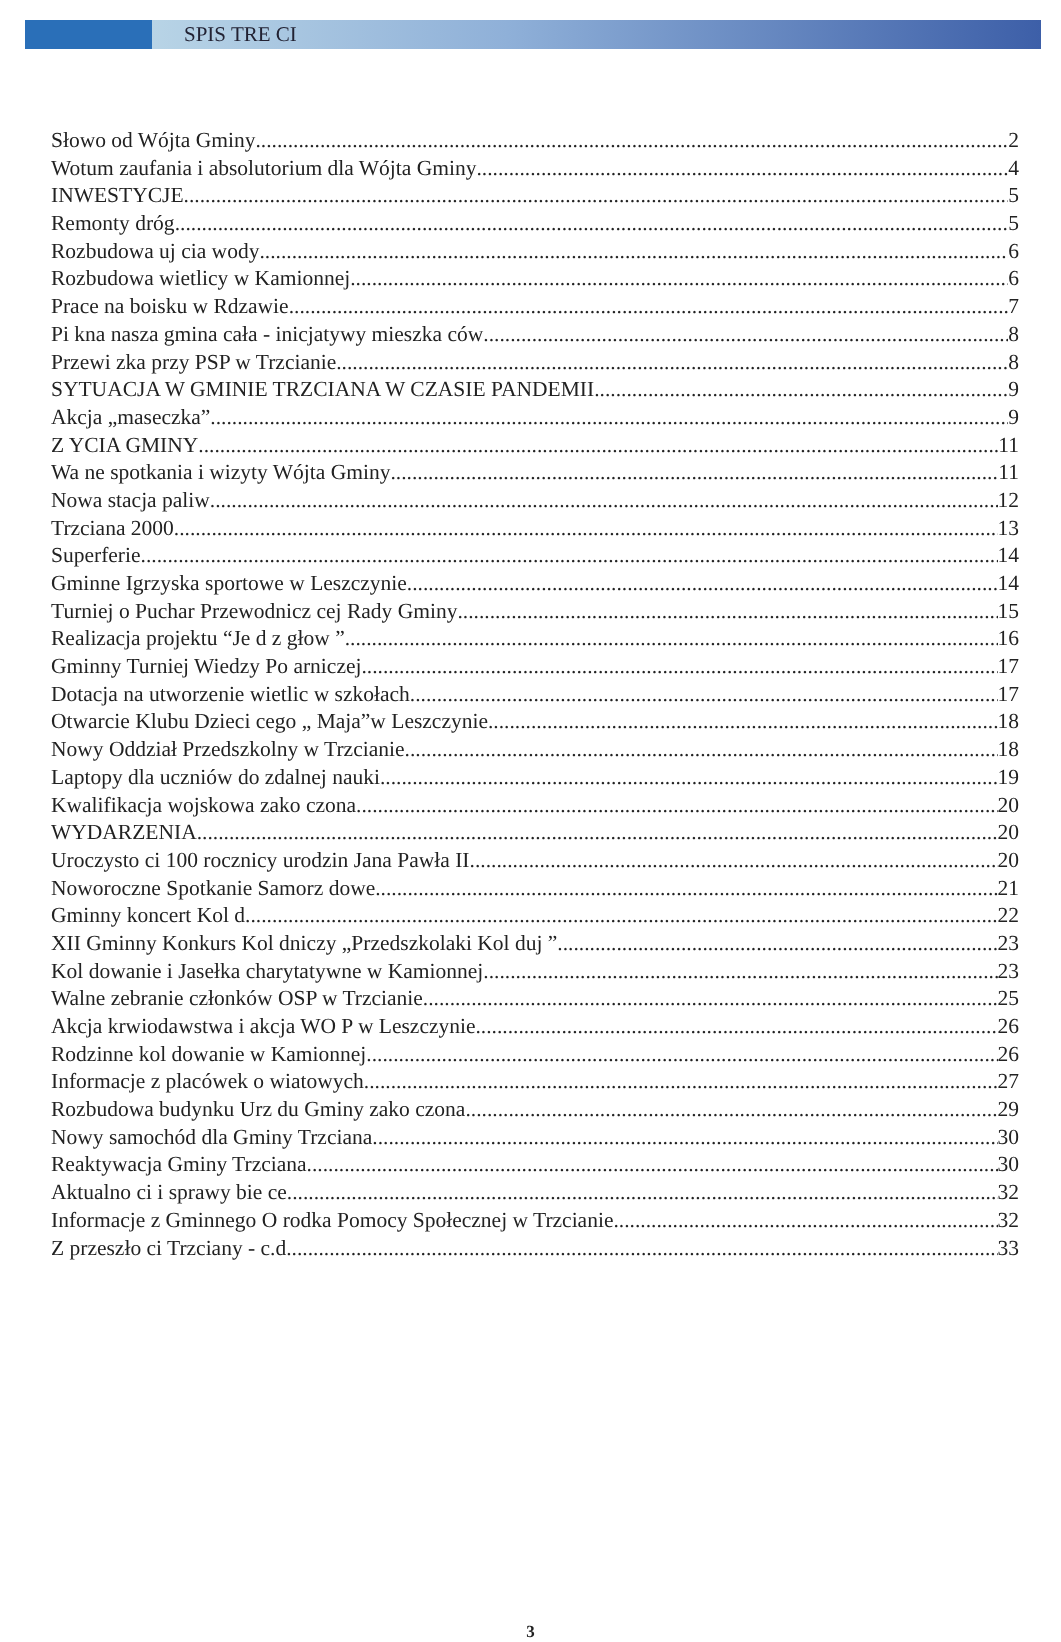SPIS TRE CI
Słowo od Wójta Gminy 2
Wotum zaufania i absolutorium dla Wójta Gminy 4
INWESTYCJE 5
Remonty dróg 5
Rozbudowa uj cia wody 6
Rozbudowa wietlicy w Kamionnej 6
Prace na boisku w Rdzawie 7
Pi kna nasza gmina cała - inicjatywy mieszka ców 8
Przewi zka przy PSP w Trzcianie 8
SYTUACJA W GMINIE TRZCIANA W CZASIE PANDEMII 9
Akcja „maseczka” 9
Z YCIA GMINY 11
Wa ne spotkania i wizyty Wójta Gminy 11
Nowa stacja paliw 12
Trzciana 2000 13
Superferie 14
Gminne Igrzyska sportowe w Leszczynie 14
Turniej o Puchar Przewodnicz cej Rady Gminy 15
Realizacja projektu “Je d z głow ” 16
Gminny Turniej Wiedzy Po arniczej 17
Dotacja na utworzenie wietlic w szkołach 17
Otwarcie Klubu Dzieci cego „ Maja”w Leszczynie 18
Nowy Oddział Przedszkolny w Trzcianie 18
Laptopy dla uczniów do zdalnej nauki 19
Kwalifikacja wojskowa zako czona 20
WYDARZENIA 20
Uroczysto ci 100 rocznicy urodzin Jana Pawła II 20
Noworoczne Spotkanie Samorz dowe 21
Gminny koncert Kol d 22
XII Gminny Konkurs Kol dniczy „Przedszkolaki Kol duj ” 23
Kol dowanie i Jasełka charytatywne w Kamionnej 23
Walne zebranie członków OSP w Trzcianie 25
Akcja krwiodawstwa i akcja WO P w Leszczynie 26
Rodzinne kol dowanie w Kamionnej 26
Informacje z placówek o wiatowych 27
Rozbudowa budynku Urz du Gminy zako czona 29
Nowy samochód dla Gminy Trzciana 30
Reaktywacja Gminy Trzciana 30
Aktualno ci i sprawy bie ce 32
Informacje z Gminnego O rodka Pomocy Społecznej w Trzcianie 32
Z przeszło ci Trzciany - c.d. 33
3